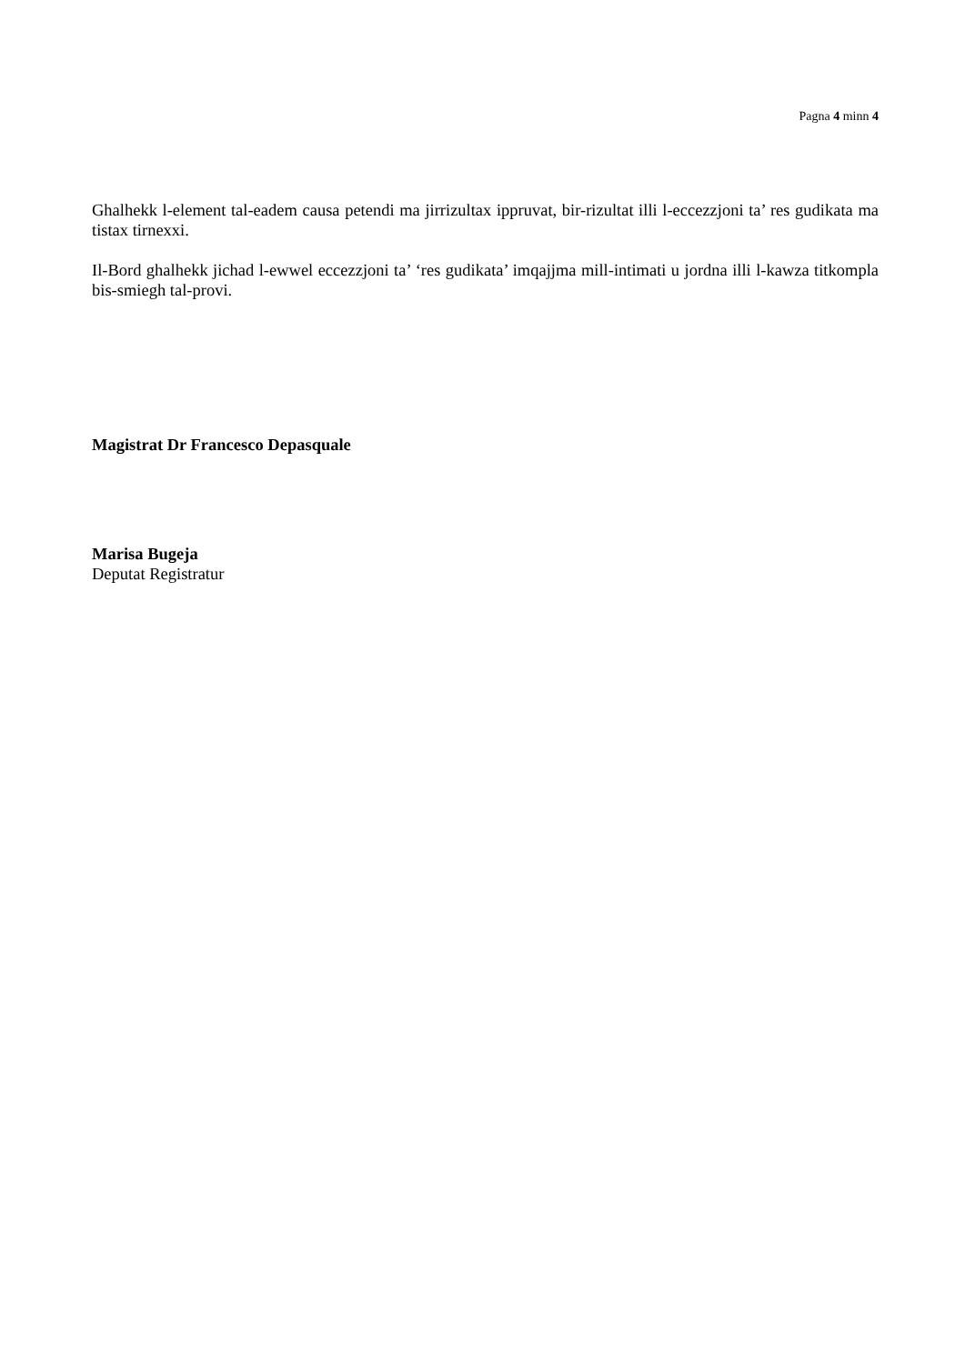Pagna 4 minn 4
Ghalhekk l-element tal-eadem causa petendi ma jirrizultax ippruvat, bir-rizultat illi l-eccezzjoni ta’ res gudikata ma tistax tirnexxi.
Il-Bord ghalhekk jichad l-ewwel eccezzjoni ta’ ‘res gudikata’ imqajjma mill-intimati u jordna illi l-kawza titkompla bis-smiegh tal-provi.
Magistrat Dr Francesco Depasquale
Marisa Bugeja
Deputat Registratur